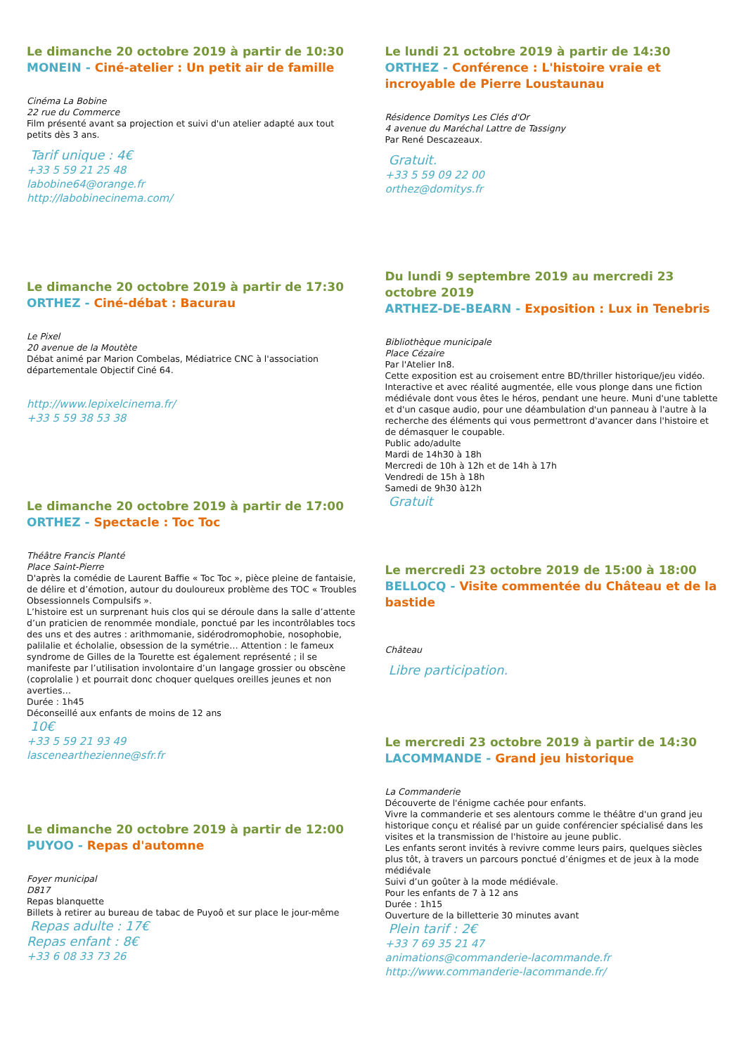Le dimanche 20 octobre 2019 à partir de 10:30
MONEIN - Ciné-atelier : Un petit air de famille
Cinéma La Bobine
22 rue du Commerce
Film présenté avant sa projection et suivi d'un atelier adapté aux tout petits dès 3 ans.
Tarif unique : 4€
+33 5 59 21 25 48
labobine64@orange.fr
http://labobinecinema.com/
Le dimanche 20 octobre 2019 à partir de 17:30
ORTHEZ - Ciné-débat : Bacurau
Le Pixel
20 avenue de la Moutète
Débat animé par Marion Combelas, Médiatrice CNC à l'association départementale Objectif Ciné 64.
http://www.lepixelcinema.fr/
+33 5 59 38 53 38
Le dimanche 20 octobre 2019 à partir de 17:00
ORTHEZ - Spectacle : Toc Toc
Théâtre Francis Planté
Place Saint-Pierre
D'après la comédie de Laurent Baffie « Toc Toc », pièce pleine de fantaisie, de délire et d’émotion, autour du douloureux problème des TOC « Troubles Obsessionnels Compulsifs ».
L’histoire est un surprenant huis clos qui se déroule dans la salle d’attente d’un praticien de renommée mondiale, ponctué par les incontrôlables tocs des uns et des autres : arithmomanie, sidérodromophobie, nosophobie, palilalie et écholalie, obsession de la symétrie… Attention : le fameux syndrome de Gilles de la Tourette est également représenté ; il se manifeste par l’utilisation involontaire d’un langage grossier ou obscène (coprolalie ) et pourrait donc choquer quelques oreilles jeunes et non averties…
Durée : 1h45
Déconseillé aux enfants de moins de 12 ans
10€
+33 5 59 21 93 49
lascenearthezienne@sfr.fr
Le dimanche 20 octobre 2019 à partir de 12:00
PUYOO - Repas d'automne
Foyer municipal
D817
Repas blanquette
Billets à retirer au bureau de tabac de Puyoô et sur place le jour-même
Repas adulte : 17€
Repas enfant : 8€
+33 6 08 33 73 26
Le lundi 21 octobre 2019 à partir de 14:30
ORTHEZ - Conférence : L'histoire vraie et incroyable de Pierre Loustaunau
Résidence Domitys Les Clés d'Or
4 avenue du Maréchal Lattre de Tassigny
Par René Descazeaux.
Gratuit.
+33 5 59 09 22 00
orthez@domitys.fr
Du lundi 9 septembre 2019 au mercredi 23 octobre 2019
ARTHEZ-DE-BEARN - Exposition : Lux in Tenebris
Bibliothèque municipale
Place Cézaire
Par l'Atelier In8.
Cette exposition est au croisement entre BD/thriller historique/jeu vidéo. Interactive et avec réalité augmentée, elle vous plonge dans une fiction médiévale dont vous êtes le héros, pendant une heure. Muni d'une tablette et d'un casque audio, pour une déambulation d'un panneau à l'autre à la recherche des éléments qui vous permettront d'avancer dans l'histoire et de démasquer le coupable.
Public ado/adulte
Mardi de 14h30 à 18h
Mercredi de 10h à 12h et de 14h à 17h
Vendredi de 15h à 18h
Samedi de 9h30 à12h
Gratuit
Le mercredi 23 octobre 2019 de 15:00 à 18:00
BELLOCQ - Visite commentée du Château et de la bastide
Château
Libre participation.
Le mercredi 23 octobre 2019 à partir de 14:30
LACOMMANDE - Grand jeu historique
La Commanderie
Découverte de l'énigme cachée pour enfants.
Vivre la commanderie et ses alentours comme le théâtre d'un grand jeu historique conçu et réalisé par un guide conférencier spécialisé dans les visites et la transmission de l'histoire au jeune public.
Les enfants seront invités à revivre comme leurs pairs, quelques siècles plus tôt, à travers un parcours ponctué d’énigmes et de jeux à la mode médiévale
Suivi d’un goûter à la mode médiévale.
Pour les enfants de 7 à 12 ans
Durée : 1h15
Ouverture de la billetterie 30 minutes avant
Plein tarif : 2€
+33 7 69 35 21 47
animations@commanderie-lacommande.fr
http://www.commanderie-lacommande.fr/